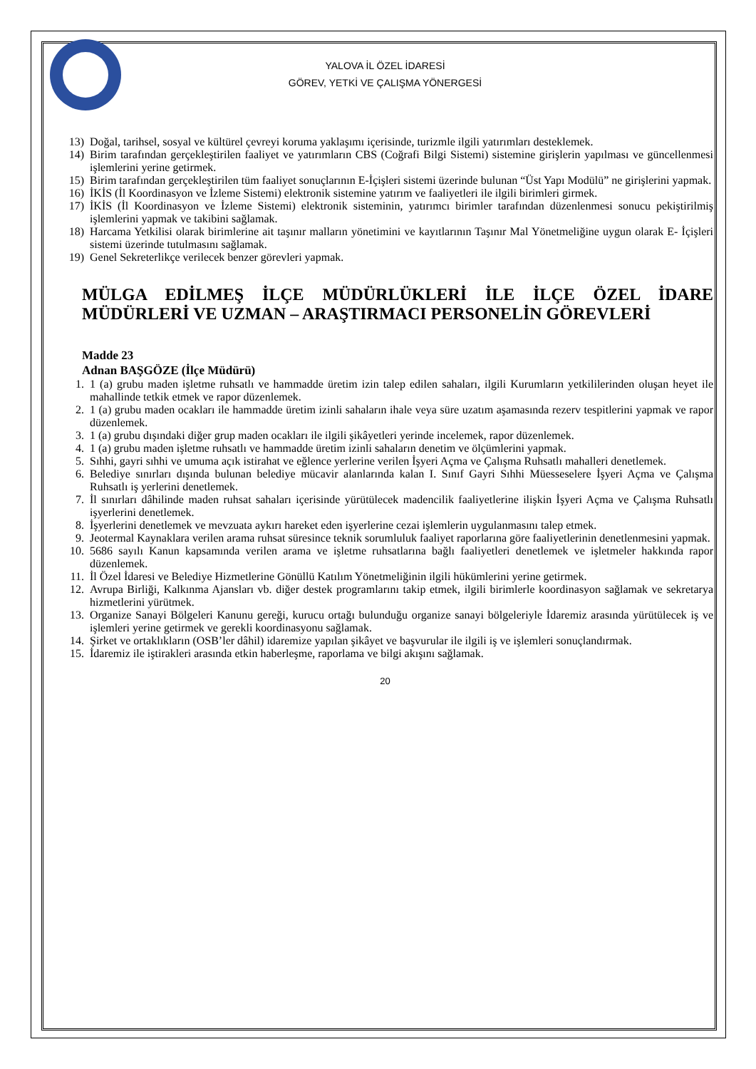YALOVA İL ÖZEL İDARESİ
GÖREV, YETKİ VE ÇALIŞMA YÖNERGESİ
13) Doğal, tarihsel, sosyal ve kültürel çevreyi koruma yaklaşımı içerisinde, turizmle ilgili yatırımları desteklemek.
14) Birim tarafından gerçekleştirilen faaliyet ve yatırımların CBS (Coğrafi Bilgi Sistemi) sistemine girişlerin yapılması ve güncellenmesi işlemlerini yerine getirmek.
15) Birim tarafından gerçekleştirilen tüm faaliyet sonuçlarının E-İçişleri sistemi üzerinde bulunan “Üst Yapı Modülü” ne girişlerini yapmak.
16) İKİS (İl Koordinasyon ve İzleme Sistemi) elektronik sistemine yatırım ve faaliyetleri ile ilgili birimleri girmek.
17) İKİS (İl Koordinasyon ve İzleme Sistemi) elektronik sisteminin, yatırımcı birimler tarafından düzenlenmesi sonucu pekiştirilmiş işlemlerini yapmak ve takibini sağlamak.
18) Harcama Yetkilisi olarak birimlerine ait taşınır malların yönetimini ve kayıtlarının Taşınır Mal Yönetmeliğine uygun olarak E- İçişleri sistemi üzerinde tutulmasını sağlamak.
19) Genel Sekreterlikçe verilecek benzer görevleri yapmak.
MÜLGA EDİLMEŞ İLÇE MÜDÜRLÜKLERİ İLE İLÇE ÖZEL İDARE MÜDÜRLERİ VE UZMAN – ARAŞTIRMACI PERSONELİN GÖREVLERİ
Madde 23
Adnan BAŞGÖZE (İlçe Müdürü)
1. 1 (a) grubu maden işletme ruhsatlı ve hammadde üretim izin talep edilen sahaları, ilgili Kurumların yetkililerinden oluşan heyet ile mahallinde tetkik etmek ve rapor düzenlemek.
2. 1 (a) grubu maden ocakları ile hammadde üretim izinli sahaların ihale veya süre uzatım aşamasında rezerv tespitlerini yapmak ve rapor düzenlemek.
3. 1 (a) grubu dışındaki diğer grup maden ocakları ile ilgili şikâyetleri yerinde incelemek, rapor düzenlemek.
4. 1 (a) grubu maden işletme ruhsatlı ve hammadde üretim izinli sahaların denetim ve ölçümlerini yapmak.
5. Sıhhi, gayri sıhhi ve umuma açık istirahat ve eğlence yerlerine verilen İşyeri Açma ve Çalışma Ruhsatlı mahalleri denetlemek.
6. Belediye sınırları dışında bulunan belediye mücavir alanlarında kalan I. Sınıf Gayri Sıhhi Müesseselere İşyeri Açma ve Çalışma Ruhsatlı iş yerlerini denetlemek.
7. İl sınırları dâhilinde maden ruhsat sahaları içerisinde yürütülecek madencilik faaliyetlerine ilişkin İşyeri Açma ve Çalışma Ruhsatlı işyerlerini denetlemek.
8. İşyerlerini denetlemek ve mevzuata aykırı hareket eden işyerlerine cezai işlemlerin uygulanmasını talep etmek.
9. Jeotermal Kaynaklara verilen arama ruhsat süresince teknik sorumluluk faaliyet raporlarına göre faaliyetlerinin denetlenmesini yapmak.
10. 5686 sayılı Kanun kapsamında verilen arama ve işletme ruhsatlarına bağlı faaliyetleri denetlemek ve işletmeler hakkında rapor düzenlemek.
11. İl Özel İdaresi ve Belediye Hizmetlerine Gönüllü Katılım Yönetmeliğinin ilgili hükümlerini yerine getirmek.
12. Avrupa Birliği, Kalkınma Ajansları vb. diğer destek programlarını takip etmek, ilgili birimlerle koordinasyon sağlamak ve sekretarya hizmetlerini yürütmek.
13. Organize Sanayi Bölgeleri Kanunu gereği, kurucu ortağı bulunduğu organize sanayi bölgeleriyle İdaremiz arasında yürütülecek iş ve işlemleri yerine getirmek ve gerekli koordinasyonu sağlamak.
14. Şirket ve ortaklıkların (OSB’ler dâhil) idaremize yapılan şikâyet ve başvurular ile ilgili iş ve işlemleri sonuçlandırmak.
15. İdaremiz ile iştirakleri arasında etkin haberleşme, raporlama ve bilgi akışını sağlamak.
20